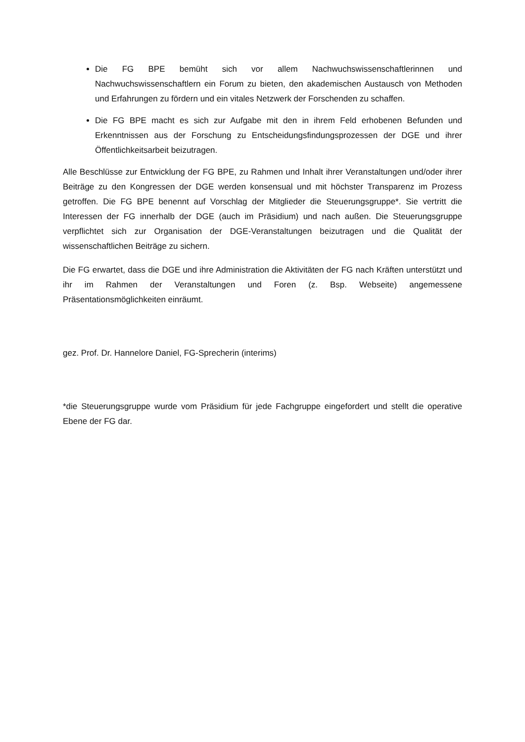Die FG BPE bemüht sich vor allem Nachwuchswissenschaftlerinnen und Nachwuchswissenschaftlern ein Forum zu bieten, den akademischen Austausch von Methoden und Erfahrungen zu fördern und ein vitales Netzwerk der Forschenden zu schaffen.
Die FG BPE macht es sich zur Aufgabe mit den in ihrem Feld erhobenen Befunden und Erkenntnissen aus der Forschung zu Entscheidungsfindungsprozessen der DGE und ihrer Öffentlichkeitsarbeit beizutragen.
Alle Beschlüsse zur Entwicklung der FG BPE, zu Rahmen und Inhalt ihrer Veranstaltungen und/oder ihrer Beiträge zu den Kongressen der DGE werden konsensual und mit höchster Transparenz im Prozess getroffen. Die FG BPE benennt auf Vorschlag der Mitglieder die Steuerungsgruppe*. Sie vertritt die Interessen der FG innerhalb der DGE (auch im Präsidium) und nach außen. Die Steuerungsgruppe verpflichtet sich zur Organisation der DGE-Veranstaltungen beizutragen und die Qualität der wissenschaftlichen Beiträge zu sichern.
Die FG erwartet, dass die DGE und ihre Administration die Aktivitäten der FG nach Kräften unterstützt und ihr im Rahmen der Veranstaltungen und Foren (z. Bsp. Webseite) angemessene Präsentationsmöglichkeiten einräumt.
gez. Prof. Dr. Hannelore Daniel, FG-Sprecherin (interims)
*die Steuerungsgruppe wurde vom Präsidium für jede Fachgruppe eingefordert und stellt die operative Ebene der FG dar.